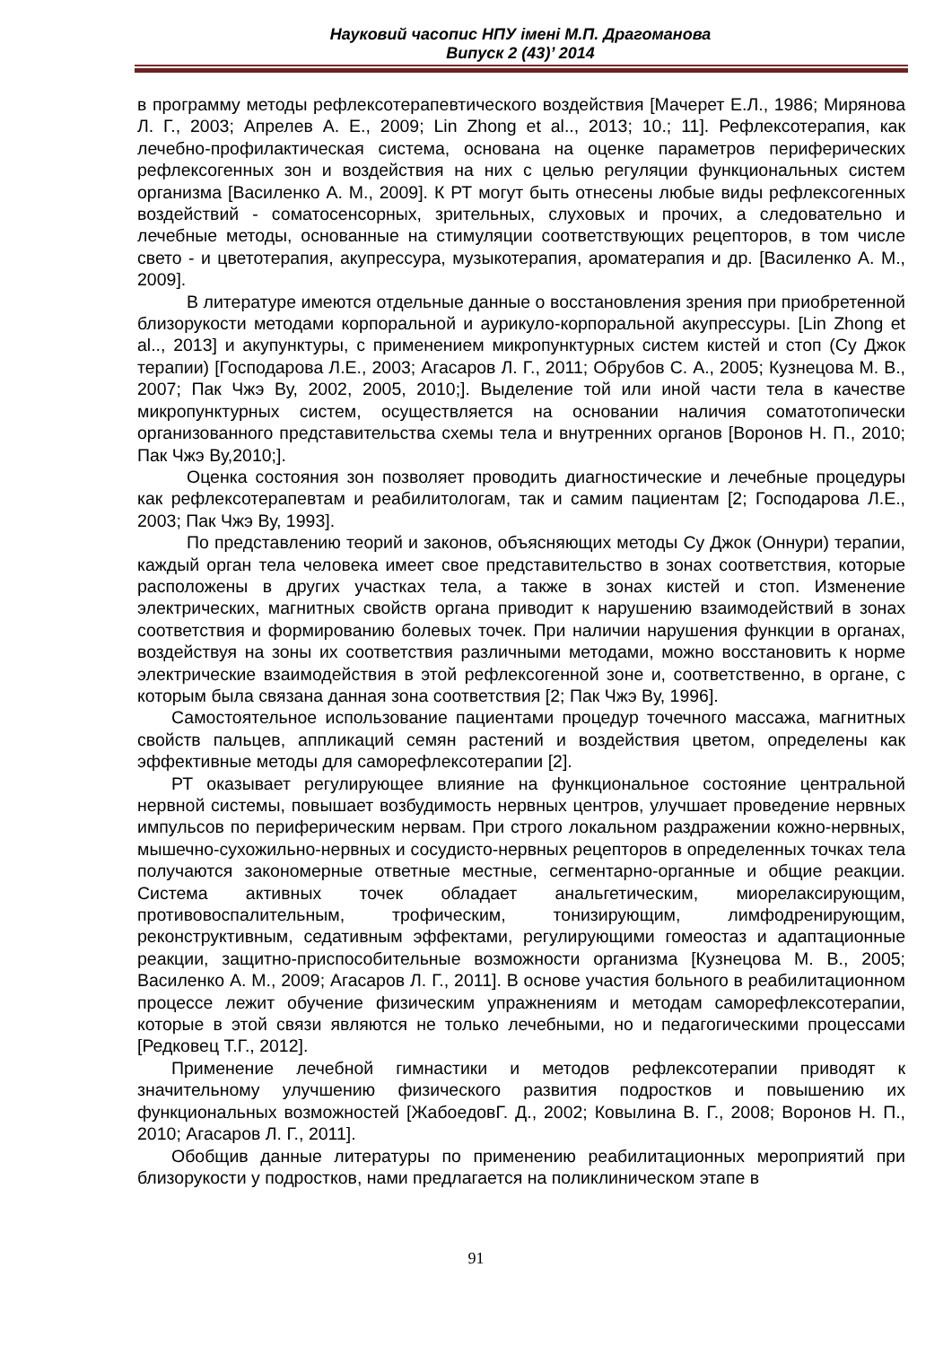Науковий часопис НПУ імені М.П. Драгоманова
Випуск 2 (43)’ 2014
в программу методы рефлексотерапевтического воздействия [Мачерет Е.Л., 1986; Мирянова Л. Г., 2003; Апрелев А. Е., 2009; Lin Zhong et al.., 2013; 10.; 11]. Рефлексотерапия, как лечебно-профилактическая система, основана на оценке параметров периферических рефлексогенных зон и воздействия на них с целью регуляции функциональных систем организма [Василенко А. М., 2009]. К РТ могут быть отнесены любые виды рефлексогенных воздействий - соматосенсорных, зрительных, слуховых и прочих, а следовательно и лечебные методы, основанные на стимуляции соответствующих рецепторов, в том числе свето - и цветотерапия, акупрессура, музыкотерапия, ароматерапия и др. [Василенко А. М., 2009].
В литературе имеются отдельные данные о восстановления зрения при приобретенной близорукости методами корпоральной и аурикуло-корпоральной акупрессуры. [Lin Zhong et al.., 2013] и акупунктуры, с применением микропунктурных систем кистей и стоп (Су Джок терапии) [Господарова Л.Е., 2003; Агасаров Л. Г., 2011; Обрубов С. А., 2005; Кузнецова М. В., 2007; Пак Чжэ Ву, 2002, 2005, 2010;]. Выделение той или иной части тела в качестве микропунктурных систем, осуществляется на основании наличия соматотопически организованного представительства схемы тела и внутренних органов [Воронов Н. П., 2010; Пак Чжэ Ву,2010;].
Оценка состояния зон позволяет проводить диагностические и лечебные процедуры как рефлексотерапевтам и реабилитологам, так и самим пациентам [2; Господарова Л.Е., 2003; Пак Чжэ Ву, 1993].
По представлению теорий и законов, объясняющих методы Су Джок (Оннури) терапии, каждый орган тела человека имеет свое представительство в зонах соответствия, которые расположены в других участках тела, а также в зонах кистей и стоп. Изменение электрических, магнитных свойств органа приводит к нарушению взаимодействий в зонах соответствия и формированию болевых точек. При наличии нарушения функции в органах, воздействуя на зоны их соответствия различными методами, можно восстановить к норме электрические взаимодействия в этой рефлексогенной зоне и, соответственно, в органе, с которым была связана данная зона соответствия [2; Пак Чжэ Ву, 1996].
Самостоятельное использование пациентами процедур точечного массажа, магнитных свойств пальцев, аппликаций семян растений и воздействия цветом, определены как эффективные методы для саморефлексотерапии [2].
РТ оказывает регулирующее влияние на функциональное состояние центральной нервной системы, повышает возбудимость нервных центров, улучшает проведение нервных импульсов по периферическим нервам. При строго локальном раздражении кожно-нервных, мышечно-сухожильно-нервных и сосудисто-нервных рецепторов в определенных точках тела получаются закономерные ответные местные, сегментарно-органные и общие реакции. Система активных точек обладает анальгетическим, миорелаксирующим, противовоспалительным, трофическим, тонизирующим, лимфодренирующим, реконструктивным, седативным эффектами, регулирующими гомеостаз и адаптационные реакции, защитно-приспособительные возможности организма [Кузнецова М. В., 2005; Василенко А. М., 2009; Агасаров Л. Г., 2011]. В основе участия больного в реабилитационном процессе лежит обучение физическим упражнениям и методам саморефлексотерапии, которые в этой связи являются не только лечебными, но и педагогическими процессами [Редковец Т.Г., 2012].
Применение лечебной гимнастики и методов рефлексотерапии приводят к значительному улучшению физического развития подростков и повышению их функциональных возможностей [ЖабоедовГ. Д., 2002; Ковылина В. Г., 2008; Воронов Н. П., 2010; Агасаров Л. Г., 2011].
Обобщив данные литературы по применению реабилитационных мероприятий при близорукости у подростков, нами предлагается на поликлиническом этапе в
91